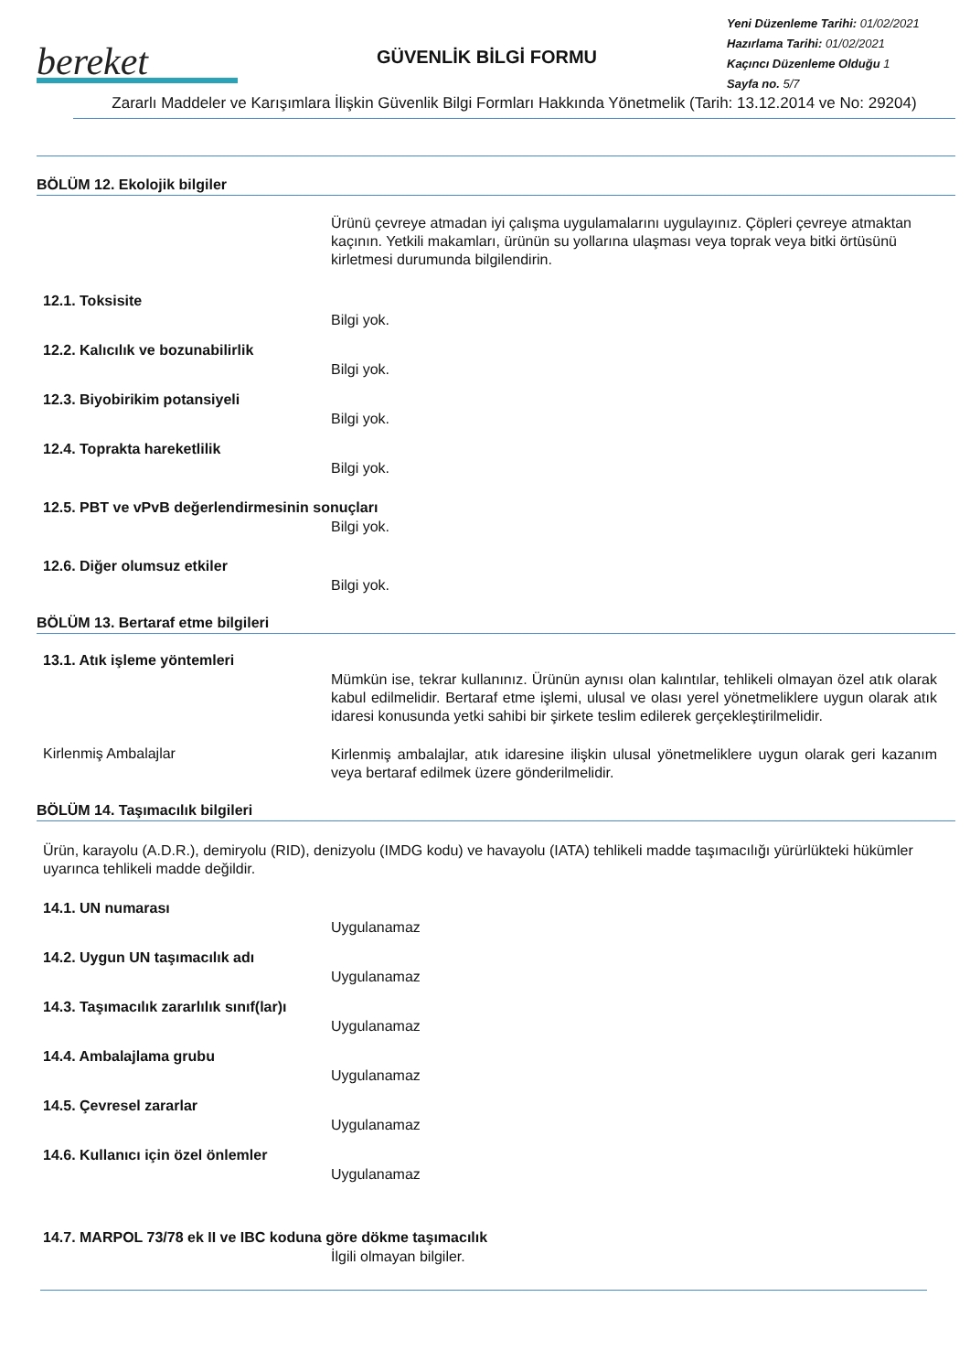bereket
GÜVENLİK BİLGİ FORMU
Yeni Düzenleme Tarihi: 01/02/2021
Hazırlama Tarihi: 01/02/2021
Kaçıncı Düzenleme Olduğu 1
Sayfa no. 5/7
Zararlı Maddeler ve Karışımlara İlişkin Güvenlik Bilgi Formları Hakkında Yönetmelik (Tarih: 13.12.2014 ve No: 29204)
BÖLÜM 12. Ekolojik bilgiler
Ürünü çevreye atmadan iyi çalışma uygulamalarını uygulayınız. Çöpleri çevreye atmaktan kaçının. Yetkili makamları, ürünün su yollarına ulaşması veya toprak veya bitki örtüsünü kirletmesi durumunda bilgilendirin.
12.1. Toksisite
Bilgi yok.
12.2. Kalıcılık ve bozunabilirlik
Bilgi yok.
12.3. Biyobirikim potansiyeli
Bilgi yok.
12.4. Toprakta hareketlilik
Bilgi yok.
12.5. PBT ve vPvB değerlendirmesinin sonuçları
Bilgi yok.
12.6. Diğer olumsuz etkiler
Bilgi yok.
BÖLÜM 13. Bertaraf etme bilgileri
13.1. Atık işleme yöntemleri
Mümkün ise, tekrar kullanınız. Ürünün aynısı olan kalıntılar, tehlikeli olmayan özel atık olarak kabul edilmelidir. Bertaraf etme işlemi, ulusal ve olası yerel yönetmeliklere uygun olarak atık idaresi konusunda yetki sahibi bir şirkete teslim edilerek gerçekleştirilmelidir.
Kirlenmiş Ambalajlar
Kirlenmiş ambalajlar, atık idaresine ilişkin ulusal yönetmeliklere uygun olarak geri kazanım veya bertaraf edilmek üzere gönderilmelidir.
BÖLÜM 14. Taşımacılık bilgileri
Ürün, karayolu (A.D.R.), demiryolu (RID), denizyolu (IMDG kodu) ve havayolu (IATA) tehlikeli madde taşımacılığı yürürlükteki hükümler uyarınca tehlikeli madde değildir.
14.1. UN numarası
Uygulanamaz
14.2. Uygun UN taşımacılık adı
Uygulanamaz
14.3. Taşımacılık zararlılık sınıf(lar)ı
Uygulanamaz
14.4. Ambalajlama grubu
Uygulanamaz
14.5. Çevresel zararlar
Uygulanamaz
14.6. Kullanıcı için özel önlemler
Uygulanamaz
14.7. MARPOL 73/78 ek II ve IBC koduna göre dökme taşımacılık
İlgili olmayan bilgiler.